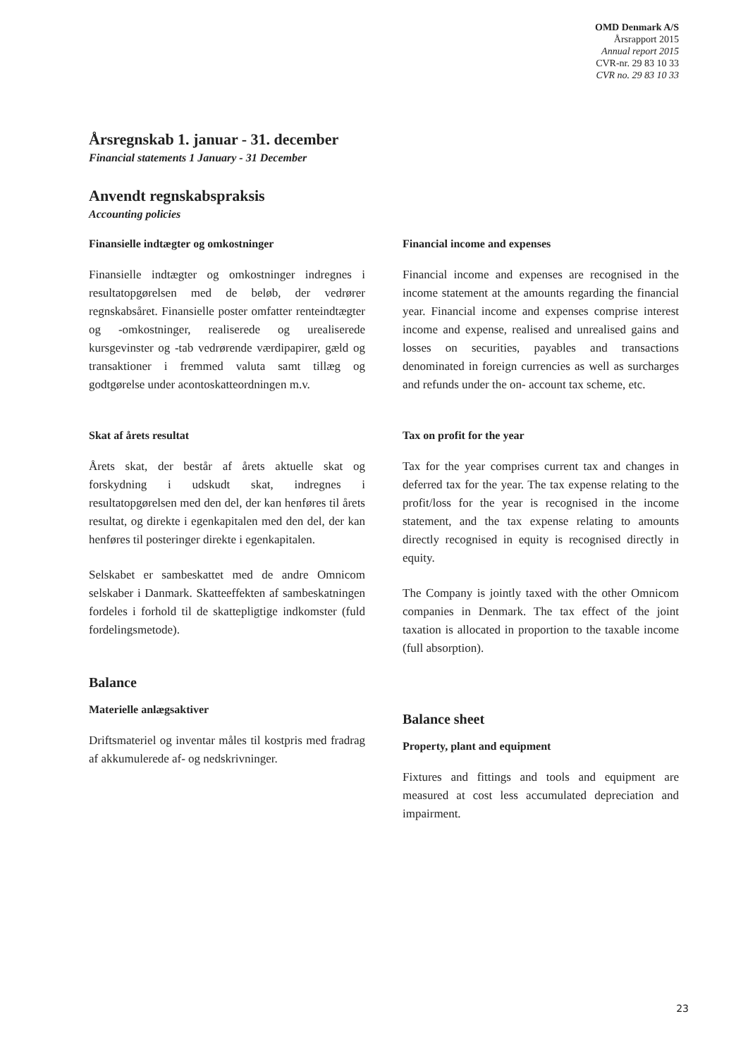OMD Denmark A/S
Årsrapport 2015
Annual report 2015
CVR-nr. 29 83 10 33
CVR no. 29 83 10 33
Årsregnskab 1. januar - 31. december
Financial statements 1 January - 31 December
Anvendt regnskabspraksis
Accounting policies
Finansielle indtægter og omkostninger
Finansielle indtægter og omkostninger indregnes i resultatopgørelsen med de beløb, der vedrører regnskabsåret. Finansielle poster omfatter renteindtægter og -omkostninger, realiserede og urealiserede kursgevinster og -tab vedrørende værdipapirer, gæld og transaktioner i fremmed valuta samt tillæg og godtgørelse under acontoskatteordningen m.v.
Skat af årets resultat
Årets skat, der består af årets aktuelle skat og forskydning i udskudt skat, indregnes i resultatopgørelsen med den del, der kan henføres til årets resultat, og direkte i egenkapitalen med den del, der kan henføres til posteringer direkte i egenkapitalen.
Selskabet er sambeskattet med de andre Omnicom selskaber i Danmark. Skatteeffekten af sambeskatningen fordeles i forhold til de skattepligtige indkomster (fuld fordelingsmetode).
Balance
Materielle anlægsaktiver
Driftsmateriel og inventar måles til kostpris med fradrag af akkumulerede af- og nedskrivninger.
Financial income and expenses
Financial income and expenses are recognised in the income statement at the amounts regarding the financial year. Financial income and expenses comprise interest income and expense, realised and unrealised gains and losses on securities, payables and transactions denominated in foreign currencies as well as surcharges and refunds under the on- account tax scheme, etc.
Tax on profit for the year
Tax for the year comprises current tax and changes in deferred tax for the year. The tax expense relating to the profit/loss for the year is recognised in the income statement, and the tax expense relating to amounts directly recognised in equity is recognised directly in equity.
The Company is jointly taxed with the other Omnicom companies in Denmark. The tax effect of the joint taxation is allocated in proportion to the taxable income (full absorption).
Balance sheet
Property, plant and equipment
Fixtures and fittings and tools and equipment are measured at cost less accumulated depreciation and impairment.
23